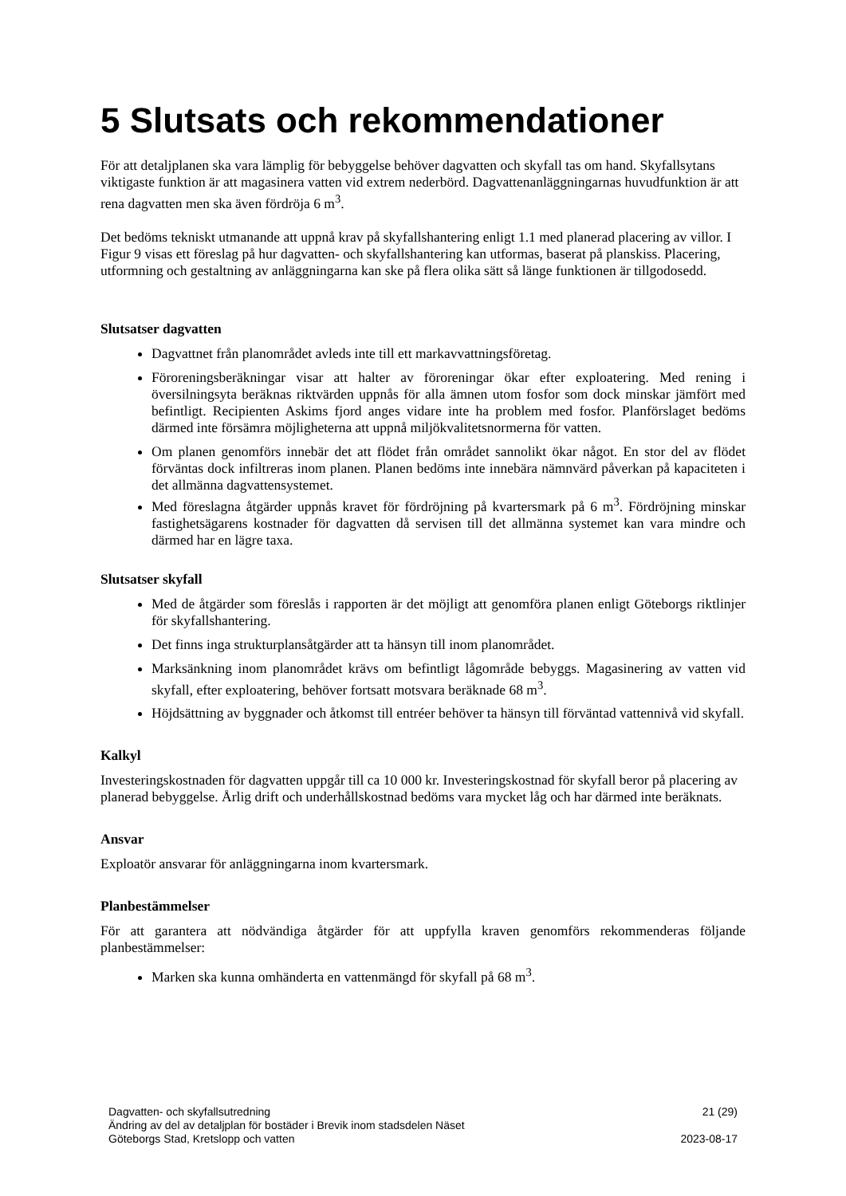5 Slutsats och rekommendationer
För att detaljplanen ska vara lämplig för bebyggelse behöver dagvatten och skyfall tas om hand. Skyfallsytans viktigaste funktion är att magasinera vatten vid extrem nederbörd. Dagvattenanläggningarnas huvudfunktion är att rena dagvatten men ska även fördröja 6 m<sup>3</sup>.
Det bedöms tekniskt utmanande att uppnå krav på skyfallshantering enligt 1.1 med planerad placering av villor. I Figur 9 visas ett föreslag på hur dagvatten- och skyfallshantering kan utformas, baserat på planskiss. Placering, utformning och gestaltning av anläggningarna kan ske på flera olika sätt så länge funktionen är tillgodosedd.
Slutsatser dagvatten
Dagvattnet från planområdet avleds inte till ett markavvattningsföretag.
Föroreningsberäkningar visar att halter av föroreningar ökar efter exploatering. Med rening i översilningsyta beräknas riktvärden uppnås för alla ämnen utom fosfor som dock minskar jämfört med befintligt. Recipienten Askims fjord anges vidare inte ha problem med fosfor. Planförslaget bedöms därmed inte försämra möjligheterna att uppnå miljökvalitetsnormerna för vatten.
Om planen genomförs innebär det att flödet från området sannolikt ökar något. En stor del av flödet förväntas dock infiltreras inom planen. Planen bedöms inte innebära nämnvärd påverkan på kapaciteten i det allmänna dagvattensystemet.
Med föreslagna åtgärder uppnås kravet för fördröjning på kvartersmark på 6 m<sup>3</sup>. Fördröjning minskar fastighetsägarens kostnader för dagvatten då servisen till det allmänna systemet kan vara mindre och därmed har en lägre taxa.
Slutsatser skyfall
Med de åtgärder som föreslås i rapporten är det möjligt att genomföra planen enligt Göteborgs riktlinjer för skyfallshantering.
Det finns inga strukturplansåtgärder att ta hänsyn till inom planområdet.
Marksänkning inom planområdet krävs om befintligt lågområde bebyggs. Magasinering av vatten vid skyfall, efter exploatering, behöver fortsatt motsvara beräknade 68 m<sup>3</sup>.
Höjdsättning av byggnader och åtkomst till entréer behöver ta hänsyn till förväntad vattennivå vid skyfall.
Kalkyl
Investeringskostnaden för dagvatten uppgår till ca 10 000 kr. Investeringskostnad för skyfall beror på placering av planerad bebyggelse. Årlig drift och underhållskostnad bedöms vara mycket låg och har därmed inte beräknats.
Ansvar
Exploatör ansvarar för anläggningarna inom kvartersmark.
Planbestämmelser
För att garantera att nödvändiga åtgärder för att uppfylla kraven genomförs rekommenderas följande planbestämmelser:
Marken ska kunna omhänderta en vattenmängd för skyfall på 68 m<sup>3</sup>.
Dagvatten- och skyfallsutredning 21 (29)
Ändring av del av detaljplan för bostäder i Brevik inom stadsdelen Näset
Göteborgs Stad, Kretslopp och vatten 2023-08-17